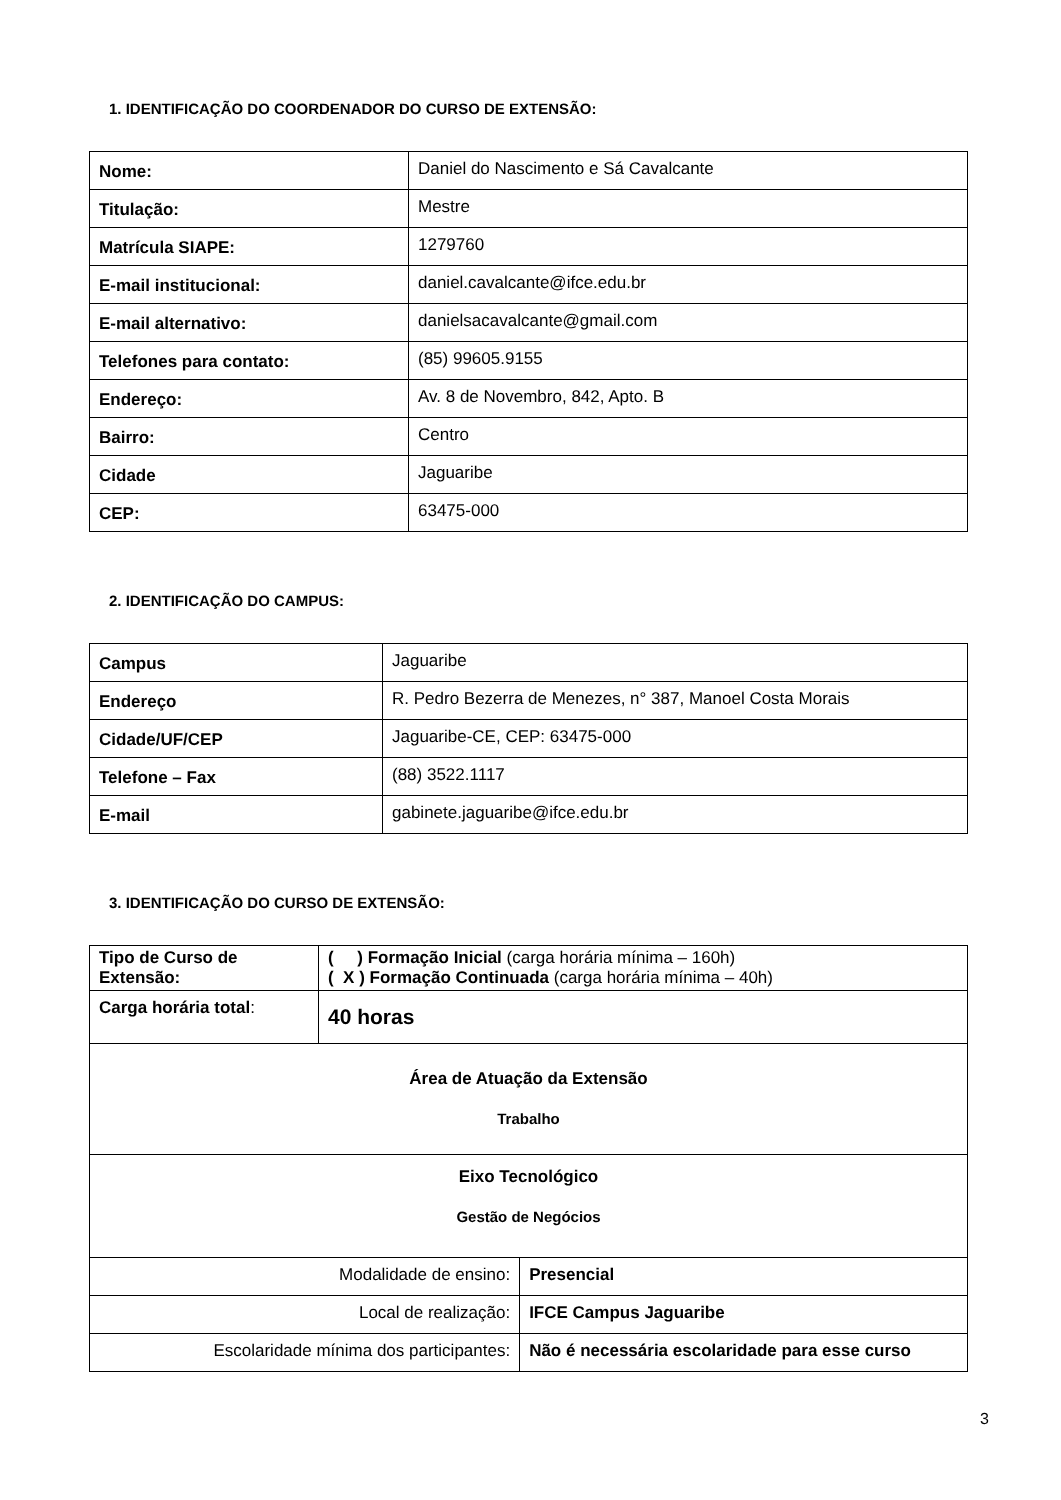1. IDENTIFICAÇÃO DO COORDENADOR DO CURSO DE EXTENSÃO:
| Nome: | Daniel do Nascimento e Sá Cavalcante |
| Titulação: | Mestre |
| Matrícula SIAPE: | 1279760 |
| E-mail institucional: | daniel.cavalcante@ifce.edu.br |
| E-mail alternativo: | danielsacavalcante@gmail.com |
| Telefones para contato: | (85) 99605.9155 |
| Endereço: | Av. 8 de Novembro, 842, Apto. B |
| Bairro: | Centro |
| Cidade | Jaguaribe |
| CEP: | 63475-000 |
2. IDENTIFICAÇÃO DO CAMPUS:
| Campus | Jaguaribe |
| Endereço | R. Pedro Bezerra de Menezes, n° 387, Manoel Costa Morais |
| Cidade/UF/CEP | Jaguaribe-CE, CEP: 63475-000 |
| Telefone – Fax | (88) 3522.1117 |
| E-mail | gabinete.jaguaribe@ifce.edu.br |
3. IDENTIFICAÇÃO DO CURSO DE EXTENSÃO:
| Tipo de Curso de Extensão: | ( ) Formação Inicial (carga horária mínima – 160h) ( X ) Formação Continuada (carga horária mínima – 40h) | |
| Carga horária total : | 40 horas | |
| Área de Atuação da Extensão Trabalho | | |
| Eixo Tecnológico Gestão de Negócios | | |
| Modalidade de ensino: | | Presencial |
| Local de realização: | | IFCE Campus Jaguaribe |
| Escolaridade mínima dos participantes: | | Não é necessária escolaridade para esse curso |
3